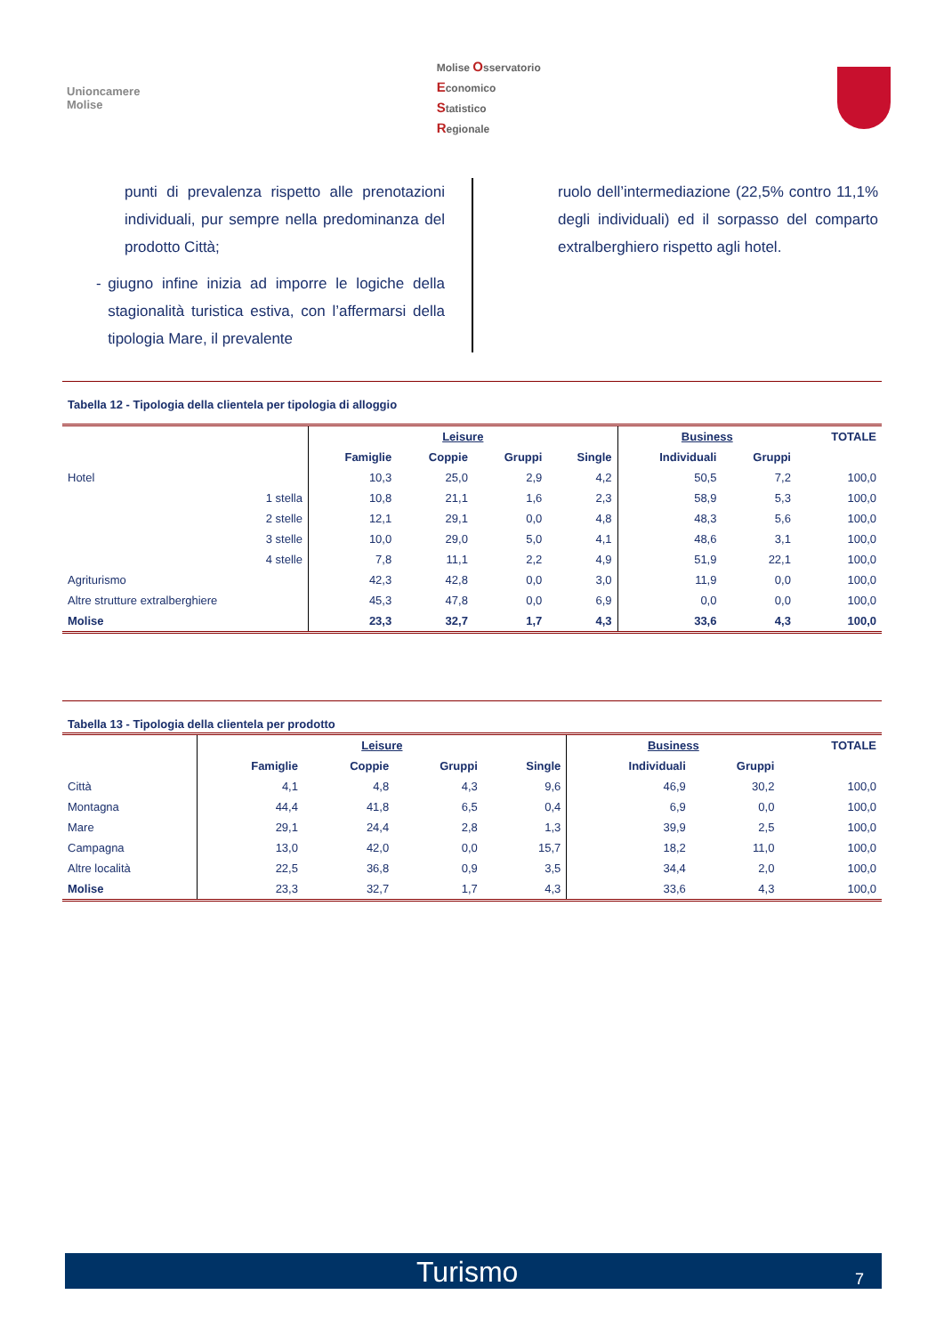Unioncamere
Molise
Molise Osservatorio
Economico
Statistico
Regionale
punti di prevalenza rispetto alle prenotazioni individuali, pur sempre nella predominanza del prodotto Città;
- giugno infine inizia ad imporre le logiche della stagionalità turistica estiva, con l’affermarsi della tipologia Mare, il prevalente
ruolo dell’intermediazione (22,5% contro 11,1% degli individuali) ed il sorpasso del comparto extralberghiero rispetto agli hotel.
Tabella 12 - Tipologia della clientela per tipologia di alloggio
| | Leisure | | | | Business | | TOTALE |
| --- | --- | --- | --- | --- | --- | --- | --- |
| | Famiglie | Coppie | Gruppi | Single | Individuali | Gruppi | |
| Hotel | 10,3 | 25,0 | 2,9 | 4,2 | 50,5 | 7,2 | 100,0 |
| 1 stella | 10,8 | 21,1 | 1,6 | 2,3 | 58,9 | 5,3 | 100,0 |
| 2 stelle | 12,1 | 29,1 | 0,0 | 4,8 | 48,3 | 5,6 | 100,0 |
| 3 stelle | 10,0 | 29,0 | 5,0 | 4,1 | 48,6 | 3,1 | 100,0 |
| 4 stelle | 7,8 | 11,1 | 2,2 | 4,9 | 51,9 | 22,1 | 100,0 |
| Agriturismo | 42,3 | 42,8 | 0,0 | 3,0 | 11,9 | 0,0 | 100,0 |
| Altre strutture extralberghiere | 45,3 | 47,8 | 0,0 | 6,9 | 0,0 | 0,0 | 100,0 |
| Molise | 23,3 | 32,7 | 1,7 | 4,3 | 33,6 | 4,3 | 100,0 |
Tabella 13 - Tipologia della clientela per prodotto
| | Leisure | | | | Business | | TOTALE |
| --- | --- | --- | --- | --- | --- | --- | --- |
| | Famiglie | Coppie | Gruppi | Single | Individuali | Gruppi | |
| Città | 4,1 | 4,8 | 4,3 | 9,6 | 46,9 | 30,2 | 100,0 |
| Montagna | 44,4 | 41,8 | 6,5 | 0,4 | 6,9 | 0,0 | 100,0 |
| Mare | 29,1 | 24,4 | 2,8 | 1,3 | 39,9 | 2,5 | 100,0 |
| Campagna | 13,0 | 42,0 | 0,0 | 15,7 | 18,2 | 11,0 | 100,0 |
| Altre località | 22,5 | 36,8 | 0,9 | 3,5 | 34,4 | 2,0 | 100,0 |
| Molise | 23,3 | 32,7 | 1,7 | 4,3 | 33,6 | 4,3 | 100,0 |
Turismo 7